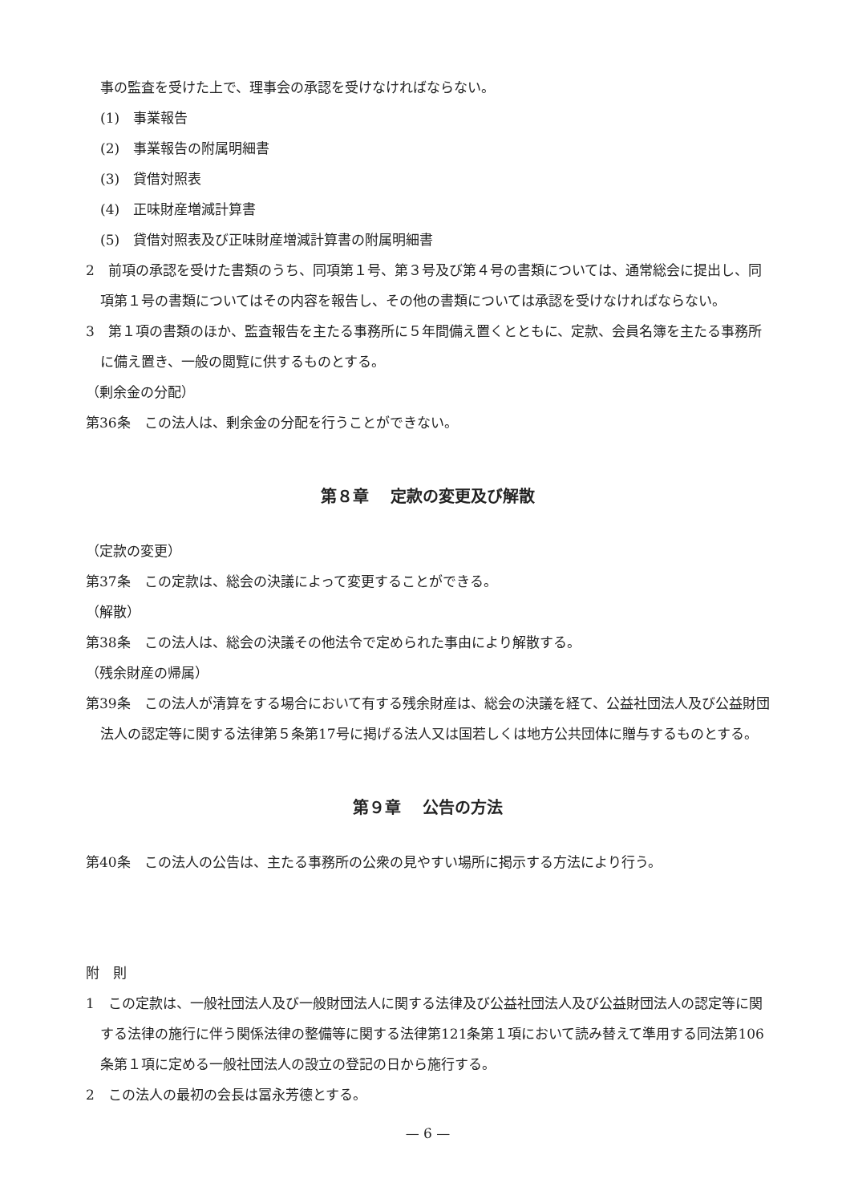事の監査を受けた上で、理事会の承認を受けなければならない。
(1)　事業報告
(2)　事業報告の附属明細書
(3)　貸借対照表
(4)　正味財産増減計算書
(5)　貸借対照表及び正味財産増減計算書の附属明細書
2　前項の承認を受けた書類のうち、同項第１号、第３号及び第４号の書類については、通常総会に提出し、同項第１号の書類についてはその内容を報告し、その他の書類については承認を受けなければならない。
3　第１項の書類のほか、監査報告を主たる事務所に５年間備え置くとともに、定款、会員名簿を主たる事務所に備え置き、一般の閲覧に供するものとする。
（剰余金の分配）
第36条　この法人は、剰余金の分配を行うことができない。
第８章　 定款の変更及び解散
（定款の変更）
第37条　この定款は、総会の決議によって変更することができる。
（解散）
第38条　この法人は、総会の決議その他法令で定められた事由により解散する。
（残余財産の帰属）
第39条　この法人が清算をする場合において有する残余財産は、総会の決議を経て、公益社団法人及び公益財団法人の認定等に関する法律第５条第17号に掲げる法人又は国若しくは地方公共団体に贈与するものとする。
第９章　 公告の方法
第40条　この法人の公告は、主たる事務所の公衆の見やすい場所に掲示する方法により行う。
附　則
1　この定款は、一般社団法人及び一般財団法人に関する法律及び公益社団法人及び公益財団法人の認定等に関する法律の施行に伴う関係法律の整備等に関する法律第121条第１項において読み替えて準用する同法第106条第１項に定める一般社団法人の設立の登記の日から施行する。
2　この法人の最初の会長は冨永芳德とする。
— 6 —